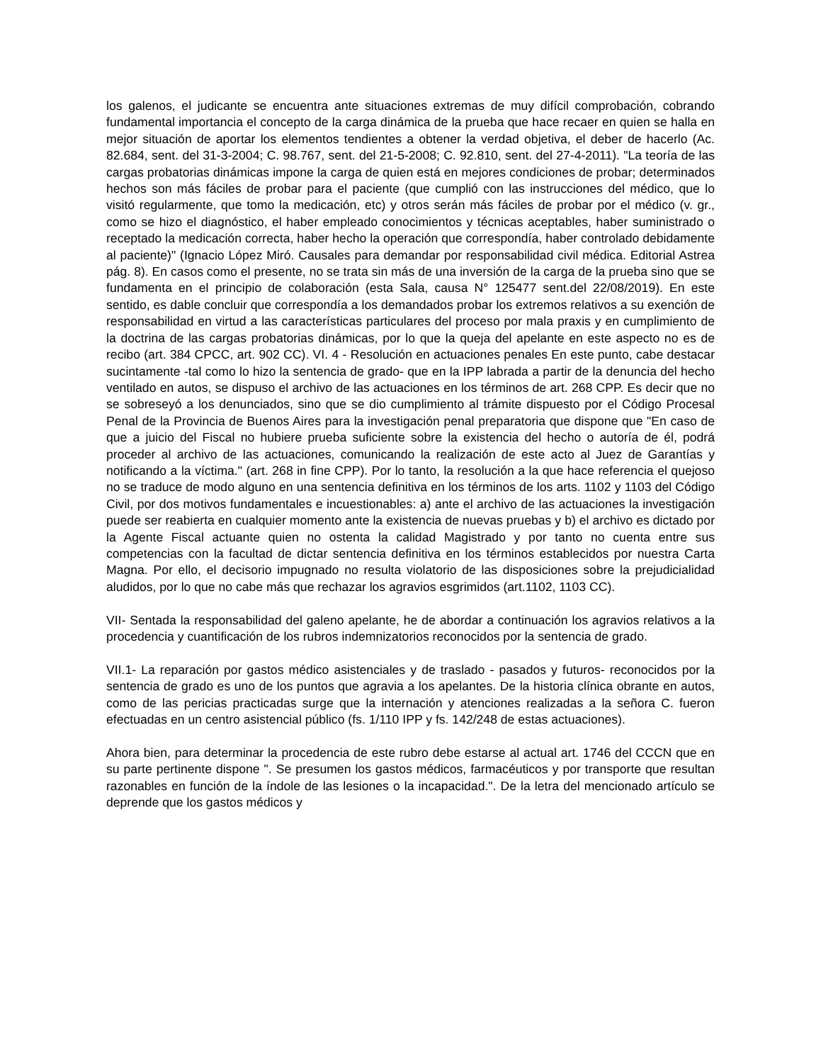los galenos, el judicante se encuentra ante situaciones extremas de muy difícil comprobación, cobrando fundamental importancia el concepto de la carga dinámica de la prueba que hace recaer en quien se halla en mejor situación de aportar los elementos tendientes a obtener la verdad objetiva, el deber de hacerlo (Ac. 82.684, sent. del 31-3-2004; C. 98.767, sent. del 21-5-2008; C. 92.810, sent. del 27-4-2011). "La teoría de las cargas probatorias dinámicas impone la carga de quien está en mejores condiciones de probar; determinados hechos son más fáciles de probar para el paciente (que cumplió con las instrucciones del médico, que lo visitó regularmente, que tomo la medicación, etc) y otros serán más fáciles de probar por el médico (v. gr., como se hizo el diagnóstico, el haber empleado conocimientos y técnicas aceptables, haber suministrado o receptado la medicación correcta, haber hecho la operación que correspondía, haber controlado debidamente al paciente)" (Ignacio López Miró. Causales para demandar por responsabilidad civil médica. Editorial Astrea pág. 8). En casos como el presente, no se trata sin más de una inversión de la carga de la prueba sino que se fundamenta en el principio de colaboración (esta Sala, causa N° 125477 sent.del 22/08/2019). En este sentido, es dable concluir que correspondía a los demandados probar los extremos relativos a su exención de responsabilidad en virtud a las características particulares del proceso por mala praxis y en cumplimiento de la doctrina de las cargas probatorias dinámicas, por lo que la queja del apelante en este aspecto no es de recibo (art. 384 CPCC, art. 902 CC). VI. 4 - Resolución en actuaciones penales En este punto, cabe destacar sucintamente -tal como lo hizo la sentencia de grado- que en la IPP labrada a partir de la denuncia del hecho ventilado en autos, se dispuso el archivo de las actuaciones en los términos de art. 268 CPP. Es decir que no se sobreseyó a los denunciados, sino que se dio cumplimiento al trámite dispuesto por el Código Procesal Penal de la Provincia de Buenos Aires para la investigación penal preparatoria que dispone que "En caso de que a juicio del Fiscal no hubiere prueba suficiente sobre la existencia del hecho o autoría de él, podrá proceder al archivo de las actuaciones, comunicando la realización de este acto al Juez de Garantías y notificando a la víctima." (art. 268 in fine CPP). Por lo tanto, la resolución a la que hace referencia el quejoso no se traduce de modo alguno en una sentencia definitiva en los términos de los arts. 1102 y 1103 del Código Civil, por dos motivos fundamentales e incuestionables: a) ante el archivo de las actuaciones la investigación puede ser reabierta en cualquier momento ante la existencia de nuevas pruebas y b) el archivo es dictado por la Agente Fiscal actuante quien no ostenta la calidad Magistrado y por tanto no cuenta entre sus competencias con la facultad de dictar sentencia definitiva en los términos establecidos por nuestra Carta Magna. Por ello, el decisorio impugnado no resulta violatorio de las disposiciones sobre la prejudicialidad aludidos, por lo que no cabe más que rechazar los agravios esgrimidos (art.1102, 1103 CC).
VII- Sentada la responsabilidad del galeno apelante, he de abordar a continuación los agravios relativos a la procedencia y cuantificación de los rubros indemnizatorios reconocidos por la sentencia de grado.
VII.1- La reparación por gastos médico asistenciales y de traslado - pasados y futuros- reconocidos por la sentencia de grado es uno de los puntos que agravia a los apelantes. De la historia clínica obrante en autos, como de las pericias practicadas surge que la internación y atenciones realizadas a la señora C. fueron efectuadas en un centro asistencial público (fs. 1/110 IPP y fs. 142/248 de estas actuaciones).
Ahora bien, para determinar la procedencia de este rubro debe estarse al actual art. 1746 del CCCN que en su parte pertinente dispone ". Se presumen los gastos médicos, farmacéuticos y por transporte que resultan razonables en función de la índole de las lesiones o la incapacidad.". De la letra del mencionado artículo se deprende que los gastos médicos y